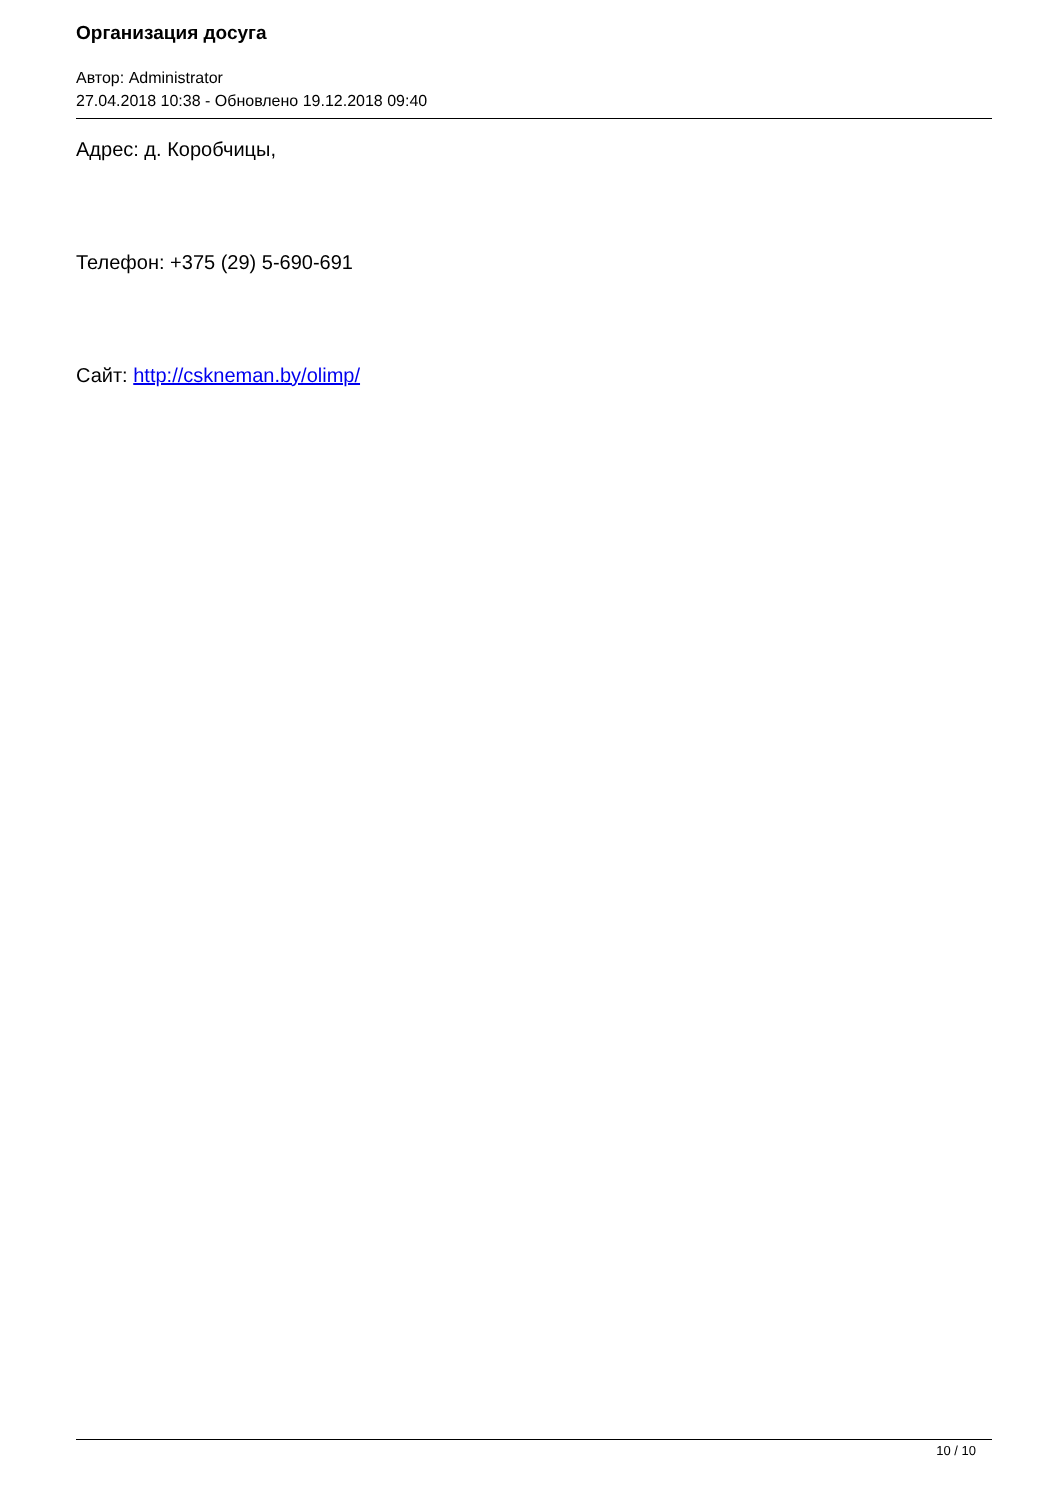Организация досуга
Автор: Administrator
27.04.2018 10:38 - Обновлено 19.12.2018 09:40
Адрес: д. Коробчицы,
Телефон: +375 (29) 5-690-691
Сайт: http://cskneman.by/olimp/
10 / 10